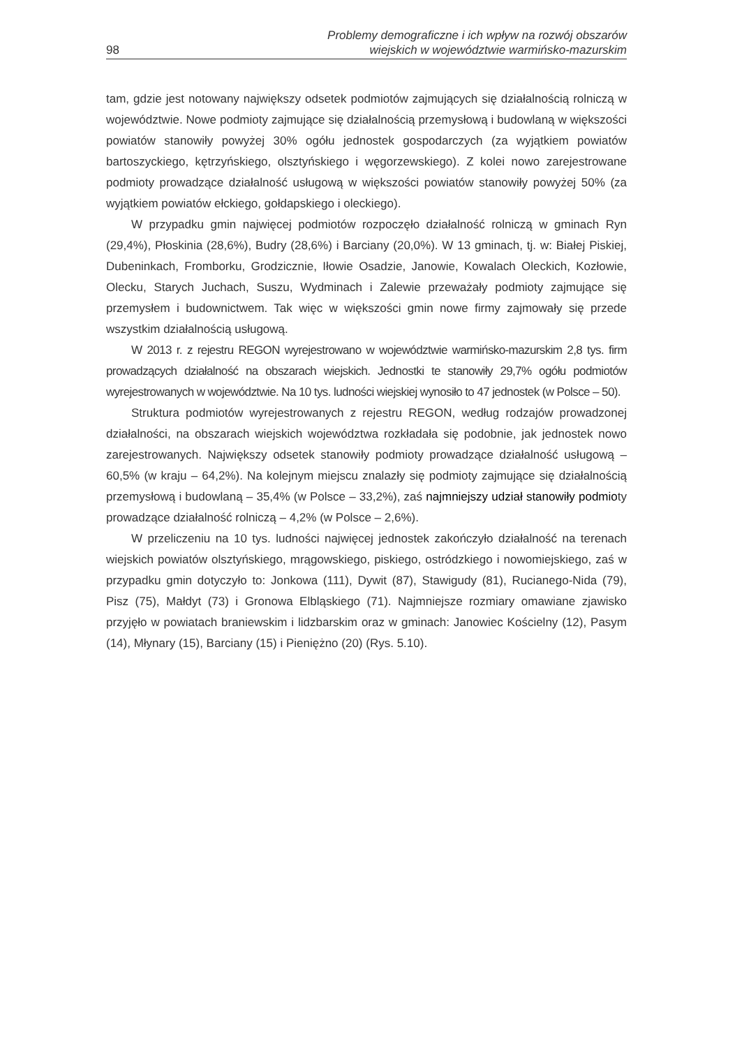98
Problemy demograficzne i ich wpływ na rozwój obszarów
wiejskich w województwie warmińsko-mazurskim
tam, gdzie jest notowany największy odsetek podmiotów zajmujących się działalnością rolniczą w województwie. Nowe podmioty zajmujące się działalnością przemysłową i budowlaną w większości powiatów stanowiły powyżej 30% ogółu jednostek gospodarczych (za wyjątkiem powiatów bartoszyckiego, kętrzyńskiego, olsztyńskiego i węgorzewskiego). Z kolei nowo zarejestrowane podmioty prowadzące działalność usługową w większości powiatów stanowiły powyżej 50% (za wyjątkiem powiatów ełckiego, gołdapskiego i oleckiego).
W przypadku gmin najwięcej podmiotów rozpoczęło działalność rolniczą w gminach Ryn (29,4%), Płoskinia (28,6%), Budry (28,6%) i Barciany (20,0%). W 13 gminach, tj. w: Białej Piskiej, Dubeninkach, Fromborku, Grodzicznie, Iłowie Osadzie, Janowie, Kowalach Oleckich, Kozłowie, Olecku, Starych Juchach, Suszu, Wydminach i Zalewie przeważały podmioty zajmujące się przemysłem i budownictwem. Tak więc w większości gmin nowe firmy zajmowały się przede wszystkim działalnością usługową.
W 2013 r. z rejestru REGON wyrejestrowano w województwie warmińsko-mazurskim 2,8 tys. firm prowadzących działalność na obszarach wiejskich. Jednostki te stanowiły 29,7% ogółu podmiotów wyrejestrowanych w województwie. Na 10 tys. ludności wiejskiej wynosiło to 47 jednostek (w Polsce – 50).
Struktura podmiotów wyrejestrowanych z rejestru REGON, według rodzajów prowadzonej działalności, na obszarach wiejskich województwa rozkładała się podobnie, jak jednostek nowo zarejestrowanych. Największy odsetek stanowiły podmioty prowadzące działalność usługową – 60,5% (w kraju – 64,2%). Na kolejnym miejscu znalazły się podmioty zajmujące się działalnością przemysłową i budowlaną – 35,4% (w Polsce – 33,2%), zaś najmniejszy udział stanowiły podmioty prowadzące działalność rolniczą – 4,2% (w Polsce – 2,6%).
W przeliczeniu na 10 tys. ludności najwięcej jednostek zakończyło działalność na terenach wiejskich powiatów olsztyńskiego, mrągowskiego, piskiego, ostródzkiego i nowomiejskiego, zaś w przypadku gmin dotyczyło to: Jonkowa (111), Dywit (87), Stawigudy (81), Rucianego-Nida (79), Pisz (75), Małdyt (73) i Gronowa Elbląskiego (71). Najmniejsze rozmiary omawiane zjawisko przyjęło w powiatach braniewskim i lidzbarskim oraz w gminach: Janowiec Kościelny (12), Pasym (14), Młynary (15), Barciany (15) i Pieniężno (20) (Rys. 5.10).